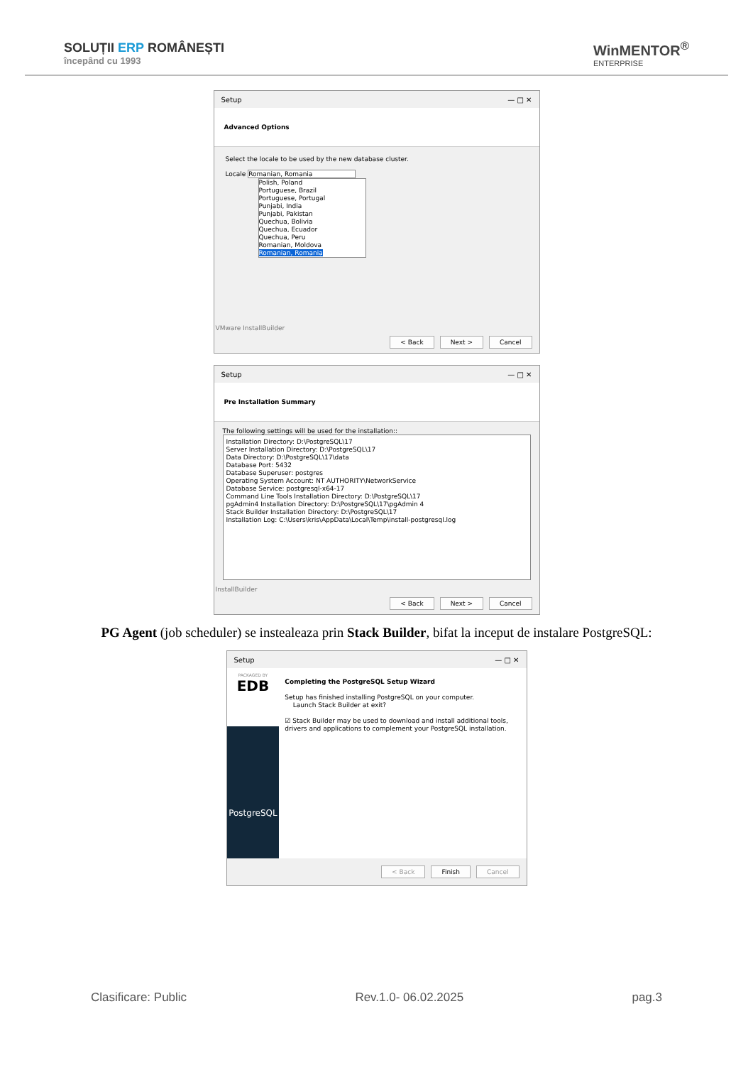SOLUȚII ERP ROMÂNEȘTI
începând cu 1993
WinMENTOR<sup>®</sup>
ENTERPRISE
Setup — □ ✕
Advanced Options
Select the locale to be used by the new database cluster.
Locale Romanian, Romania
Polish, Poland
Portuguese, Brazil
Portuguese, Portugal
Punjabi, India
Punjabi, Pakistan
Quechua, Bolivia
Quechua, Ecuador
Quechua, Peru
Romanian, Moldova
Romanian, Romania
VMware InstallBuilder
< Back Next > Cancel
Setup — □ ✕
Pre Installation Summary
The following settings will be used for the installation::
Installation Directory: D:\PostgreSQL\17
Server Installation Directory: D:\PostgreSQL\17
Data Directory: D:\PostgreSQL\17\data
Database Port: 5432
Database Superuser: postgres
Operating System Account: NT AUTHORITY\NetworkService
Database Service: postgresql-x64-17
Command Line Tools Installation Directory: D:\PostgreSQL\17
pgAdmin4 Installation Directory: D:\PostgreSQL\17\pgAdmin 4
Stack Builder Installation Directory: D:\PostgreSQL\17
Installation Log: C:\Users\kris\AppData\Local\Temp\install-postgresql.log
InstallBuilder
< Back Next > Cancel
PG Agent (job scheduler) se instealeaza prin Stack Builder, bifat la inceput de instalare PostgreSQL:
Setup — □ ✕
PACKAGED BY
EDB
PostgreSQL
Completing the PostgreSQL Setup Wizard
Setup has finished installing PostgreSQL on your computer.
Launch Stack Builder at exit?
☑ Stack Builder may be used to download and install additional tools, drivers and applications to complement your PostgreSQL installation.
< Back Finish Cancel
Clasificare: Public Rev.1.0- 06.02.2025 pag.3